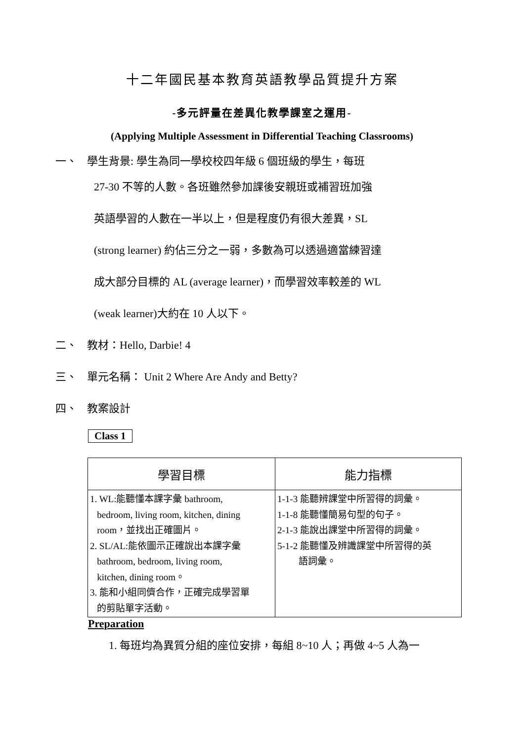十二年國民基本教育英語教學品質提升方案
-多元評量在差異化教學課室之運用-
(Applying Multiple Assessment in Differential Teaching Classrooms)
一、 學生背景: 學生為同一學校校四年級 6 個班級的學生，每班
27-30 不等的人數。各班雖然參加課後安親班或補習班加強
英語學習的人數在一半以上，但是程度仍有很大差異，SL
(strong learner) 約佔三分之一弱，多數為可以透過適當練習達
成大部分目標的 AL (average learner)，而學習效率較差的 WL
(weak learner)大約在 10 人以下。
二、 教材：Hello, Darbie! 4
三、 單元名稱： Unit 2 Where Are Andy and Betty?
四、 教案設計
Class 1
| 學習目標 | 能力指標 |
| --- | --- |
| 1. WL:能聽懂本課字彙 bathroom, bedroom, living room, kitchen, dining room，並找出正確圖片。 2. SL/AL:能依圖示正確說出本課字彙 bathroom, bedroom, living room, kitchen, dining room。 3. 能和小組同儕合作，正確完成學習單 的剪貼單字活動。 | 1-1-3 能聽辨課堂中所習得的詞彙。 1-1-8 能聽懂簡易句型的句子。 2-1-3 能說出課堂中所習得的詞彙。 5-1-2 能聽懂及辨識課堂中所習得的英 語詞彙。 |
Preparation
1. 每班均為異質分組的座位安排，每組 8~10 人；再做 4~5 人為一